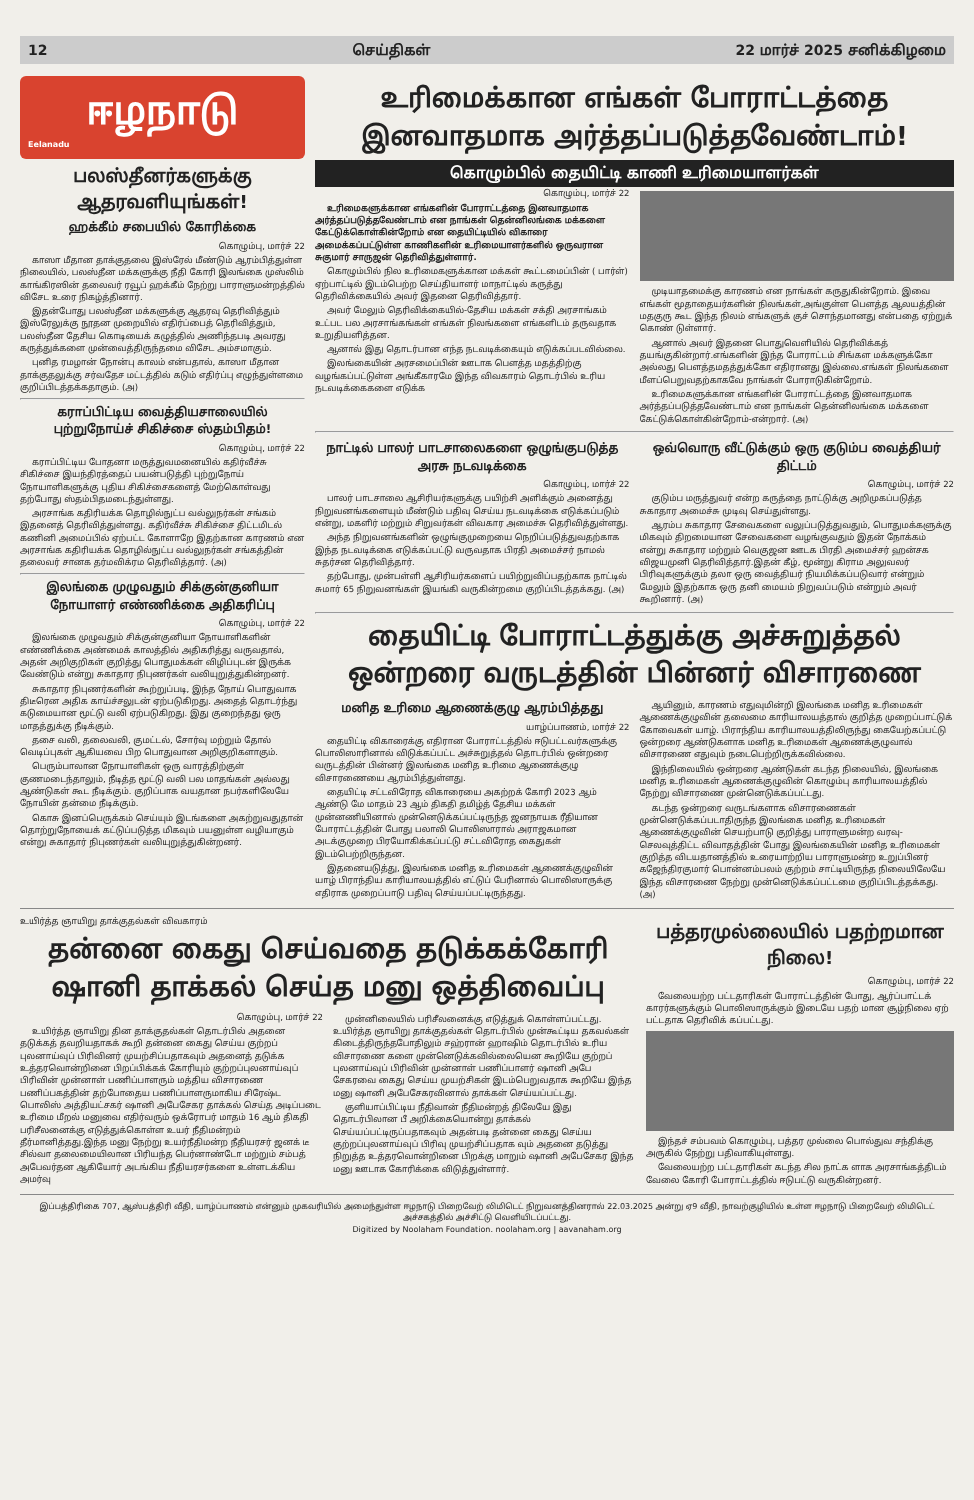12 செய்திகள் 22 மார்ச் 2025 சனிக்கிழமை
ஈழநாடு
Eelanadu
பலஸ்தீனர்களுக்கு ஆதரவளியுங்கள்!
ஹக்கீம் சபையில் கோரிக்கை
கொழும்பு, மார்ச் 22
காஸா மீதான தாக்குதலை இஸ்ரேல் மீண்டும் ஆரம்பித்துள்ள நிலையில், பலஸ்தீன மக்களுக்கு நீதி கோரி இலங்கை முஸ்லிம் காங்கிரஸின் தலைவர் ரவூப் ஹக்கீம் நேற்று பாராளுமன்றத்தில் விசேட உரை நிகழ்த்தினார்.
இதன்போது பலஸ்தீன மக்களுக்கு ஆதரவு தெரிவித்தும் இஸ்ரேலுக்கு நூதன முறையில் எதிர்ப்பைத் தெரிவித்தும், பலஸ்தீன தேசிய கொடியைக் கழுத்தில் அணிந்தபடி அவரது கருத்துக்களை முன்வைத்திருந்தமை விசேட அம்சமாகும்.
புனித ரமழான் நோன்பு காலம் என்பதால், காஸா மீதான தாக்குதலுக்கு சர்வதேச மட்டத்தில் கடும் எதிர்ப்பு எழுந்துள்ளமை குறிப்பிடத்தக்கதாகும். (அ)
கராப்பிட்டிய வைத்தியசாலையில் புற்றுநோய்ச் சிகிச்சை ஸ்தம்பிதம்!
கொழும்பு, மார்ச் 22
கராப்பிட்டிய போதனா மருத்துவமனையில் கதிர்வீச்சு சிகிச்சை இயந்திரத்தைப் பயன்படுத்தி புற்றுநோய் நோயாளிகளுக்கு புதிய சிகிச்சைகளைத் மேற்கொள்வது தற்போது ஸ்தம்பிதமடைந்துள்ளது.
அரசாங்க கதிரியக்க தொழில்நுட்ப வல்லுநர்கள் சங்கம் இதனைத் தெரிவித்துள்ளது. கதிர்வீச்சு சிகிச்சை திட்டமிடல் கணினி அமைப்பில் ஏற்பட்ட கோளாறே இதற்கான காரணம் என அரசாங்க கதிரியக்க தொழில்நுட்ப வல்லுநர்கள் சங்கத்தின் தலைவர் சானக தர்மவிக்ரம தெரிவித்தார். (அ)
இலங்கை முழுவதும் சிக்குன்குனியா நோயாளர் எண்ணிக்கை அதிகரிப்பு
கொழும்பு, மார்ச் 22
இலங்கை முழுவதும் சிக்குன்குனியா நோயாளிகளின் எண்ணிக்கை அண்மைக் காலத்தில் அதிகரித்து வருவதால், அதன் அறிகுறிகள் குறித்து பொதுமக்கள் விழிப்புடன் இருக்க வேண்டும் என்று சுகாதார நிபுணர்கள் வலியுறுத்துகின்றனர்.
சுகாதார நிபுணர்களின் கூற்றுப்படி, இந்த நோய் பொதுவாக திடீரென அதிக காய்ச்சலுடன் ஏற்படுகிறது. அதைத் தொடர்ந்து கடுமையான மூட்டு வலி ஏற்படுகிறது. இது குறைந்தது ஒரு மாதத்துக்கு நீடிக்கும்.
தசை வலி, தலைவலி, குமட்டல், சோர்வு மற்றும் தோல் வெடிப்புகள் ஆகியவை பிற பொதுவான அறிகுறிகளாகும்.
பெரும்பாலான நோயாளிகள் ஒரு வாரத்திற்குள் குணமடைந்தாலும், நீடித்த மூட்டு வலி பல மாதங்கள் அல்லது ஆண்டுகள் கூட நீடிக்கும். குறிப்பாக வயதான நபர்களிலேயே நோயின் தன்மை நீடிக்கும்.
கொசு இனப்பெருக்கம் செய்யும் இடங்களை அகற்றுவதுதான் தொற்றுநோயைக் கட்டுப்படுத்த மிகவும் பயனுள்ள வழியாகும் என்று சுகாதார் நிபுணர்கள் வலியுறுத்துகின்றனர்.
உரிமைக்கான எங்கள் போராட்டத்தை இனவாதமாக அர்த்தப்படுத்தவேண்டாம்!
கொழும்பில் தையிட்டி காணி உரிமையாளர்கள்
கொழும்பு, மார்ச் 22
உரிமைகளுக்கான எங்களின் போராட்டத்தை இனவாதமாக அர்த்தப்படுத்தவேண்டாம் என நாங்கள் தென்னிலங்கை மக்களை கேட்டுக்கொள்கின்றோம் என தையிட்டியில் விகாரை அமைக்கப்பட்டுள்ள காணிகளின் உரிமையாளர்களில் ஒருவரான சுகுமார் சாருஜன் தெரிவித்துள்ளார்.
கொழும்பில் நில உரிமைகளுக்கான மக்கள் கூட்டமைப்பின் ( பார்ள்) ஏற்பாட்டில் இடம்பெற்ற செய்தியாளர் மாநாட்டில் கருத்து தெரிவிக்கையில் அவர் இதனை தெரிவித்தார்.
அவர் மேலும் தெரிவிக்கையில்-தேசிய மக்கள் சக்தி அரசாங்கம் உட்பட பல அரசாங்கங்கள் எங்கள் நிலங்களை எங்களிடம் தருவதாக உறுதியளித்தன.
ஆனால் இது தொடர்பான எந்த நடவடிக்கையும் எடுக்கப்படவில்லை.
இலங்கையின் அரசமைப்பின் ஊடாக பௌத்த மதத்திற்கு வழங்கப்பட்டுள்ள அங்கீகாரமே இந்த விவகாரம் தொடர்பில் உரிய நடவடிக்கைகளை எடுக்க
முடியாதமைக்கு காரணம் என நாங்கள் கருதுகின்றோம். இவை எங்கள் மூதாதையர்களின் நிலங்கள்,அங்குள்ள பௌத்த ஆலயத்தின் மதகுரு கூட இந்த நிலம் எங்களுக் குச் சொந்தமானது என்பதை ஏற்றுக் கொண் டுள்ளார்.
ஆனால் அவர் இதனை பொதுவெளியில் தெரிவிக்கத் தயங்குகின்றார்.எங்களின் இந்த போராட்டம் சிங்கள மக்களுக்கோ அல்லது பௌத்தமதத்துக்கோ எதிரானது இல்லை.எங்கள் நிலங்களை மீளப்பெறுவதற்காகவே நாங்கள் போராடுகின்றோம்.
உரிமைகளுக்கான எங்களின் போராட்டத்தை இனவாதமாக அர்த்தப்படுத்தவேண்டாம் என நாங்கள் தென்னிலங்கை மக்களை கேட்டுக்கொள்கின்றோம்-என்றார். (அ)
நாட்டில் பாலர் பாடசாலைகளை ஒழுங்குபடுத்த அரசு நடவடிக்கை
கொழும்பு, மார்ச் 22
பாலர் பாடசாலை ஆசிரியர்களுக்கு பயிற்சி அளிக்கும் அனைத்து நிறுவனங்களையும் மீண்டும் பதிவு செய்ய நடவடிக்கை எடுக்கப்படும் என்று, மகளிர் மற்றும் சிறுவர்கள் விவகார அமைச்சு தெரிவித்துள்ளது.
அந்த நிறுவனங்களின் ஒழுங்குமுறையை நெறிப்படுத்துவதற்காக இந்த நடவடிக்கை எடுக்கப்பட்டு வருவதாக பிரதி அமைச்சர் நாமல் சுதர்சன தெரிவித்தார்.
தற்போது, முன்பள்ளி ஆசிரியர்களைப் பயிற்றுவிப்பதற்காக நாட்டில் சுமார் 65 நிறுவனங்கள் இயங்கி வருகின்றமை குறிப்பிடத்தக்கது. (அ)
ஒவ்வொரு வீட்டுக்கும் ஒரு குடும்ப வைத்தியர் திட்டம்
கொழும்பு, மார்ச் 22
குடும்ப மருத்துவர் என்ற கருத்தை நாட்டுக்கு அறிமுகப்படுத்த சுகாதார அமைச்சு முடிவு செய்துள்ளது.
ஆரம்ப சுகாதார சேவைகளை வலுப்படுத்துவதும், பொதுமக்களுக்கு மிகவும் திறமையான சேவைகளை வழங்குவதும் இதன் நோக்கம் என்று சுகாதார மற்றும் வெகுஜன ஊடக பிரதி அமைச்சர் ஹன்சக விஜயமுனி தெரிவித்தார்.இதன் கீழ், மூன்று கிராம அலுவலர் பிரிவுகளுக்கும் தலா ஒரு வைத்தியர் நியமிக்கப்படுவார் என்றும் மேலும் இதற்காக ஒரு தனி மையம் நிறுவப்படும் என்றும் அவர் கூறினார். (அ)
தையிட்டி போராட்டத்துக்கு அச்சுறுத்தல் ஒன்றரை வருடத்தின் பின்னர் விசாரணை
மனித உரிமை ஆணைக்குழு ஆரம்பித்தது
யாழ்ப்பாணம், மார்ச் 22
தையிட்டி விகாரைக்கு எதிரான போராட்டத்தில் ஈடுபட்டவர்களுக்கு பொலிஸாரினால் விடுக்கப்பட்ட அச்சுறுத்தல் தொடர்பில் ஒன்றரை வருடத்தின் பின்னர் இலங்கை மனித உரிமை ஆணைக்குழு விசாரணையை ஆரம்பித்துள்ளது.
தையிட்டி சட்டவிரோத விகாரையை அகற்றக் கோரி 2023 ஆம் ஆண்டு மே மாதம் 23 ஆம் திகதி தமிழ்த் தேசிய மக்கள் முன்னணியினால் முன்னெடுக்கப்பட்டிருந்த ஜனநாயக ரீதியான போராட்டத்தின் போது பலாலி பொலிஸாரால் அராஜகமான அடக்குமுறை பிரயோகிக்கப்பட்டு சட்டவிரோத கைதுகள் இடம்பெற்றிருந்தன.
இதனையடுத்து, இலங்கை மனித உரிமைகள் ஆணைக்குழுவின் யாழ் பிராந்திய காரியாலயத்தில் எட்டுப் பேரினால் பொலிஸாருக்கு எதிராக முறைப்பாடு பதிவு செய்யப்பட்டிருந்தது.
ஆயினும், காரணம் எதுவுமின்றி இலங்கை மனித உரிமைகள் ஆணைக்குழுவின் தலைமை காரியாலயத்தால் குறித்த முறைப்பாட்டுக் கோவைகள் யாழ். பிராந்திய காரியாலயத்திலிருந்து கையேற்கப்பட்டு ஒன்றரை ஆண்டுகளாக மனித உரிமைகள் ஆணைக்குழுவால் விசாரணை எதுவும் நடைபெற்றிருக்கவில்லை.
இந்நிலையில் ஒன்றரை ஆண்டுகள் கடந்த நிலையில், இலங்கை மனித உரிமைகள் ஆணைக்குழுவின் கொழும்பு காரியாலயத்தில் நேற்று விசாரணை முன்னெடுக்கப்பட்டது.
கடந்த ஒன்றரை வருடங்களாக விசாரணைகள் முன்னெடுக்கப்படாதிருந்த இலங்கை மனித உரிமைகள் ஆணைக்குழுவின் செயற்பாடு குறித்து பாராளுமன்ற வரவு-செலவுத்திட்ட விவாதத்தின் போது இலங்கையின் மனித உரிமைகள் குறித்த விடயதானத்தில் உரையாற்றிய பாராளுமன்ற உறுப்பினர் கஜேந்திரகுமார் பொன்னம்பலம் குற்றம் சாட்டியிருந்த நிலையிலேயே இந்த விசாரணை நேற்று முன்னெடுக்கப்பட்டமை குறிப்பிடத்தக்கது. (அ)
உயிர்த்த ஞாயிறு தாக்குதல்கள் விவகாரம்
தன்னை கைது செய்வதை தடுக்கக்கோரி ஷானி தாக்கல் செய்த மனு ஒத்திவைப்பு
கொழும்பு, மார்ச் 22
உயிர்த்த ஞாயிறு தின தாக்குதல்கள் தொடர்பில் அதனை தடுக்கத் தவறியதாகக் கூறி தன்னை கைது செய்ய குற்றப் புலனாய்வுப் பிரிவினர் முயற்சிப்பதாகவும் அதனைத் தடுக்க உத்தரவொன்றினை பிறப்பிக்கக் கோரியும் குற்றப்புலனாய்வுப் பிரிவின் முன்னாள் பணிப்பாளரும் மத்திய விசாரணை பணிப்பகத்தின் தற்போதைய பணிப்பாளருமாகிய சிரேஷ்ட பொலிஸ் அத்தியட்சகர் ஷானி அபேசேகர தாக்கல் செய்த அடிப்படை உரிமை மீறல் மனுவை எதிர்வரும் ஒக்ரோபர் மாதம் 16 ஆம் திகதி பரிசீலனைக்கு எடுத்துக்கொள்ள உயர் நீதிமன்றம் தீர்மானித்தது.இந்த மனு நேற்று உயர்நீதிமன்ற நீதியரசர் ஜனக் டீ சில்வா தலைமையிலான பிரியந்த பெர்னாண்டோ மற்றும் சம்பத் அபேவர்தன ஆகியோர் அடங்கிய நீதியரசர்களை உள்ளடக்கிய அமர்வு
முன்னிலையில் பரிசீலனைக்கு எடுத்துக் கொள்ளப்பட்டது. உயிர்த்த ஞாயிறு தாக்குதல்கள் தொடர்பில் முன்கூட்டிய தகவல்கள் கிடைத்திருந்தபோதிலும் சஹ்ரான் ஹாஷிம் தொடர்பில் உரிய விசாரணை களை முன்னெடுக்கவில்லையென கூறியே குற்றப் புலனாய்வுப் பிரிவின் முன்னாள் பணிப்பாளர் ஷானி அபே சேகரவை கைது செய்ய முயற்சிகள் இடம்பெறுவதாக கூறியே இந்த மனு ஷானி அபேசேகரவினால் தாக்கள் செய்யப்பட்டது.
குளியாப்பிட்டிய நீதிவான் நீதிமன்றத் திலேயே இது தொடர்பிலான பீ அறிக்கையொன்று தாக்கல் செய்யப்பட்டிருப்பதாகவும் அதன்படி தன்னை கைது செய்ய குற்றப்புலனாய்வுப் பிரிவு முயற்சிப்பதாக வும் அதனை தடுத்து நிறுத்த உத்தரவொன்றினை பிறக்கு மாறும் ஷானி அபேசேகர இந்த மனு ஊடாக கோரிக்கை விடுத்துள்ளார்.
பத்தரமுல்லையில் பதற்றமான நிலை!
கொழும்பு, மார்ச் 22
வேலையற்ற பட்டதாரிகள் போராட்டத்தின் போது, ஆர்ப்பாட்டக் காரர்களுக்கும் பொலிஸாருக்கும் இடையே பதற் மான சூழ்நிலை ஏற் பட்டதாக தெரிவிக் கப்பட்டது.
இந்தச் சம்பவம் கொழும்பு, பத்தர முல்லை பொல்துவ சந்திக்கு அருகில் நேற்று பதிவாகியுள்ளது.
வேலையற்ற பட்டதாரிகள் கடந்த சில நாட்க ளாக அரசாங்கத்திடம் வேலை கோரி போராட்டத்தில் ஈடுபட்டு வருகின்றனர்.
இப்பத்திரிகை 707, ஆஸ்பத்திரி வீதி, யாழ்ப்பாணம் என்னும் முகவரியில் அமைந்துள்ள ஈழநாடு பிறைவேற் லிமிடெட் நிறுவனத்தினரால் 22.03.2025 அன்று ஏ9 வீதி, நாவற்குழியில் உள்ள ஈழநாடு பிறைவேற் லிமிடெட் அச்சகத்தில் அச்சிட்டு வெளியிடப்பட்டது.
Digitized by Noolaham Foundation. noolaham.org | aavanaham.org